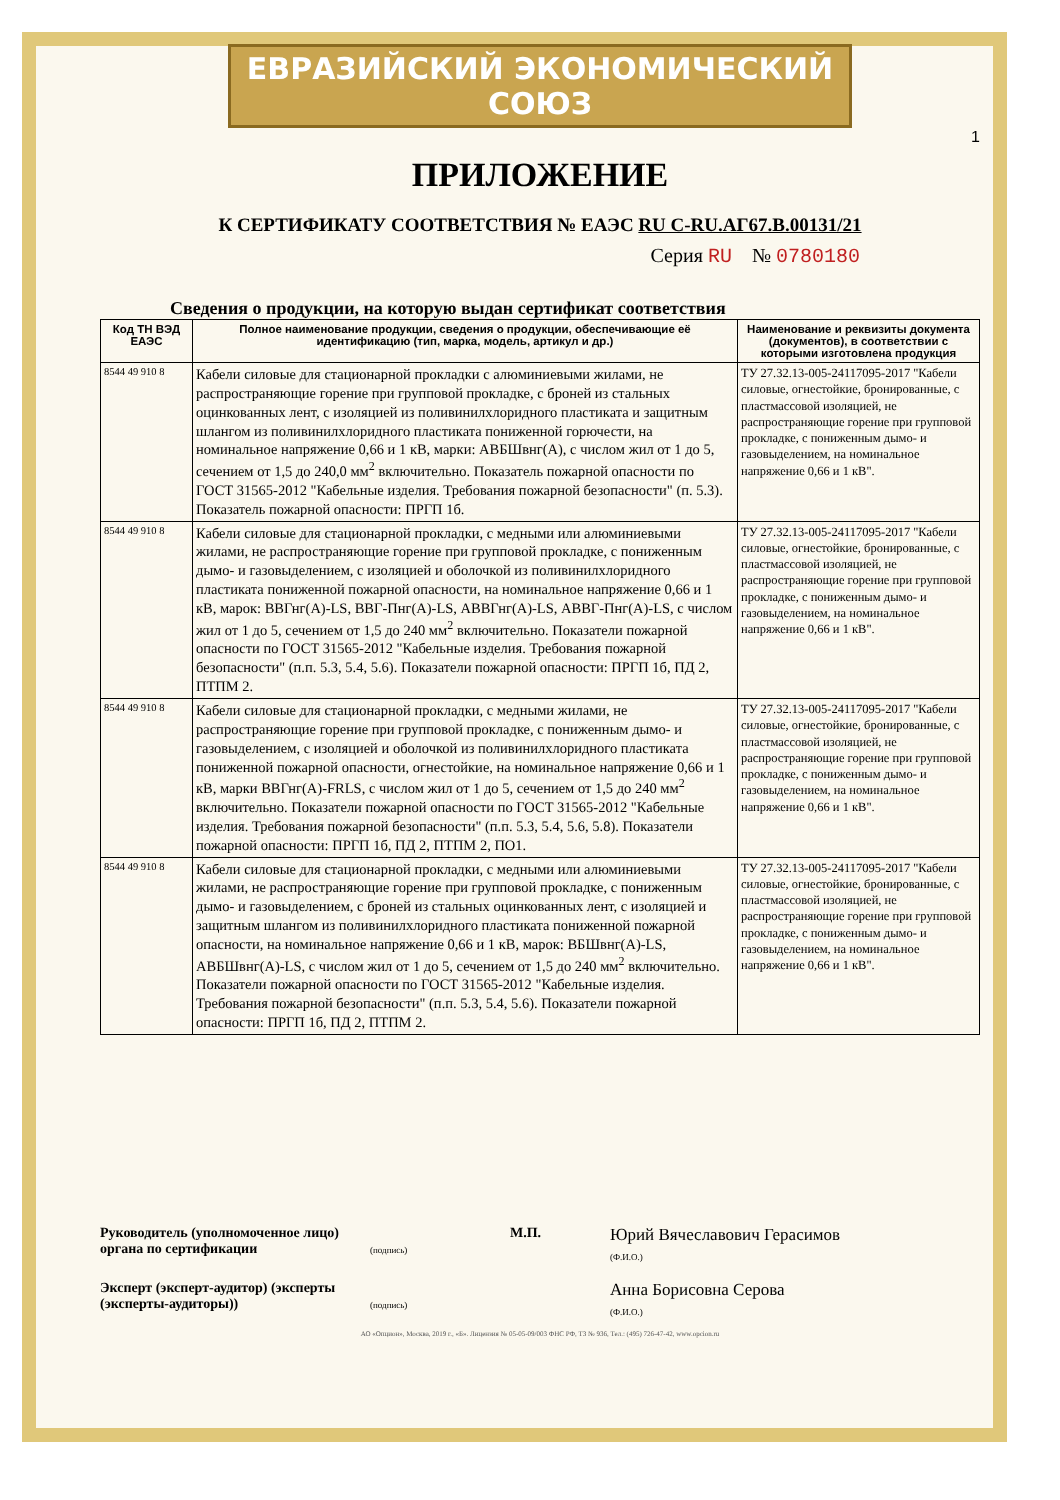ЕВРАЗИЙСКИЙ ЭКОНОМИЧЕСКИЙ СОЮЗ
1
ПРИЛОЖЕНИЕ
К СЕРТИФИКАТУ СООТВЕТСТВИЯ № ЕАЭС RU C-RU.АГ67.В.00131/21
Серия RU № 0780180
Сведения о продукции, на которую выдан сертификат соответствия
| Код ТН ВЭД ЕАЭС | Полное наименование продукции, сведения о продукции, обеспечивающие её идентификацию (тип, марка, модель, артикул и др.) | Наименование и реквизиты документа (документов), в соответствии с которыми изготовлена продукция |
| --- | --- | --- |
| 8544 49 910 8 | Кабели силовые для стационарной прокладки с алюминиевыми жилами, не распространяющие горение при групповой прокладке, с броней из стальных оцинкованных лент, с изоляцией из поливинилхлоридного пластиката и защитным шлангом из поливинилхлоридного пластиката пониженной горючести, на номинальное напряжение 0,66 и 1 кВ, марки: АВБШвнг(А), с числом жил от 1 до 5, сечением от 1,5 до 240,0 мм<sup>2</sup> включительно. Показатель пожарной опасности по ГОСТ 31565-2012 "Кабельные изделия. Требования пожарной безопасности" (п. 5.3). Показатель пожарной опасности: ПРГП 1б. | ТУ 27.32.13-005-24117095-2017 "Кабели силовые, огнестойкие, бронированные, с пластмассовой изоляцией, не распространяющие горение при групповой прокладке, с пониженным дымо- и газовыделением, на номинальное напряжение 0,66 и 1 кВ". |
| 8544 49 910 8 | Кабели силовые для стационарной прокладки, с медными или алюминиевыми жилами, не распространяющие горение при групповой прокладке, с пониженным дымо- и газовыделением, с изоляцией и оболочкой из поливинилхлоридного пластиката пониженной пожарной опасности, на номинальное напряжение 0,66 и 1 кВ, марок: ВВГнг(А)-LS, ВВГ-Пнг(А)-LS, АВВГнг(А)-LS, АВВГ-Пнг(А)-LS, с числом жил от 1 до 5, сечением от 1,5 до 240 мм<sup>2</sup> включительно. Показатели пожарной опасности по ГОСТ 31565-2012 "Кабельные изделия. Требования пожарной безопасности" (п.п. 5.3, 5.4, 5.6). Показатели пожарной опасности: ПРГП 1б, ПД 2, ПТПМ 2. | ТУ 27.32.13-005-24117095-2017 "Кабели силовые, огнестойкие, бронированные, с пластмассовой изоляцией, не распространяющие горение при групповой прокладке, с пониженным дымо- и газовыделением, на номинальное напряжение 0,66 и 1 кВ". |
| 8544 49 910 8 | Кабели силовые для стационарной прокладки, с медными жилами, не распространяющие горение при групповой прокладке, с пониженным дымо- и газовыделением, с изоляцией и оболочкой из поливинилхлоридного пластиката пониженной пожарной опасности, огнестойкие, на номинальное напряжение 0,66 и 1 кВ, марки ВВГнг(А)-FRLS, с числом жил от 1 до 5, сечением от 1,5 до 240 мм<sup>2</sup> включительно. Показатели пожарной опасности по ГОСТ 31565-2012 "Кабельные изделия. Требования пожарной безопасности" (п.п. 5.3, 5.4, 5.6, 5.8). Показатели пожарной опасности: ПРГП 1б, ПД 2, ПТПМ 2, ПО1. | ТУ 27.32.13-005-24117095-2017 "Кабели силовые, огнестойкие, бронированные, с пластмассовой изоляцией, не распространяющие горение при групповой прокладке, с пониженным дымо- и газовыделением, на номинальное напряжение 0,66 и 1 кВ". |
| 8544 49 910 8 | Кабели силовые для стационарной прокладки, с медными или алюминиевыми жилами, не распространяющие горение при групповой прокладке, с пониженным дымо- и газовыделением, с броней из стальных оцинкованных лент, с изоляцией и защитным шлангом из поливинилхлоридного пластиката пониженной пожарной опасности, на номинальное напряжение 0,66 и 1 кВ, марок: ВБШвнг(А)-LS, АВБШвнг(А)-LS, с числом жил от 1 до 5, сечением от 1,5 до 240 мм<sup>2</sup> включительно. Показатели пожарной опасности по ГОСТ 31565-2012 "Кабельные изделия. Требования пожарной безопасности" (п.п. 5.3, 5.4, 5.6). Показатели пожарной опасности: ПРГП 1б, ПД 2, ПТПМ 2. | ТУ 27.32.13-005-24117095-2017 "Кабели силовые, огнестойкие, бронированные, с пластмассовой изоляцией, не распространяющие горение при групповой прокладке, с пониженным дымо- и газовыделением, на номинальное напряжение 0,66 и 1 кВ". |
Руководитель (уполномоченное лицо) органа по сертификации
(подпись)
М.П.
Юрий Вячеславович Герасимов
(Ф.И.О.)
Эксперт (эксперт-аудитор) (эксперты (эксперты-аудиторы))
(подпись)
Анна Борисовна Серова
(Ф.И.О.)
АО «Опцион», Москва, 2019 г., «Б». Лицензия № 05-05-09/003 ФНС РФ, ТЗ № 936, Тел.: (495) 726-47-42, www.opcion.ru